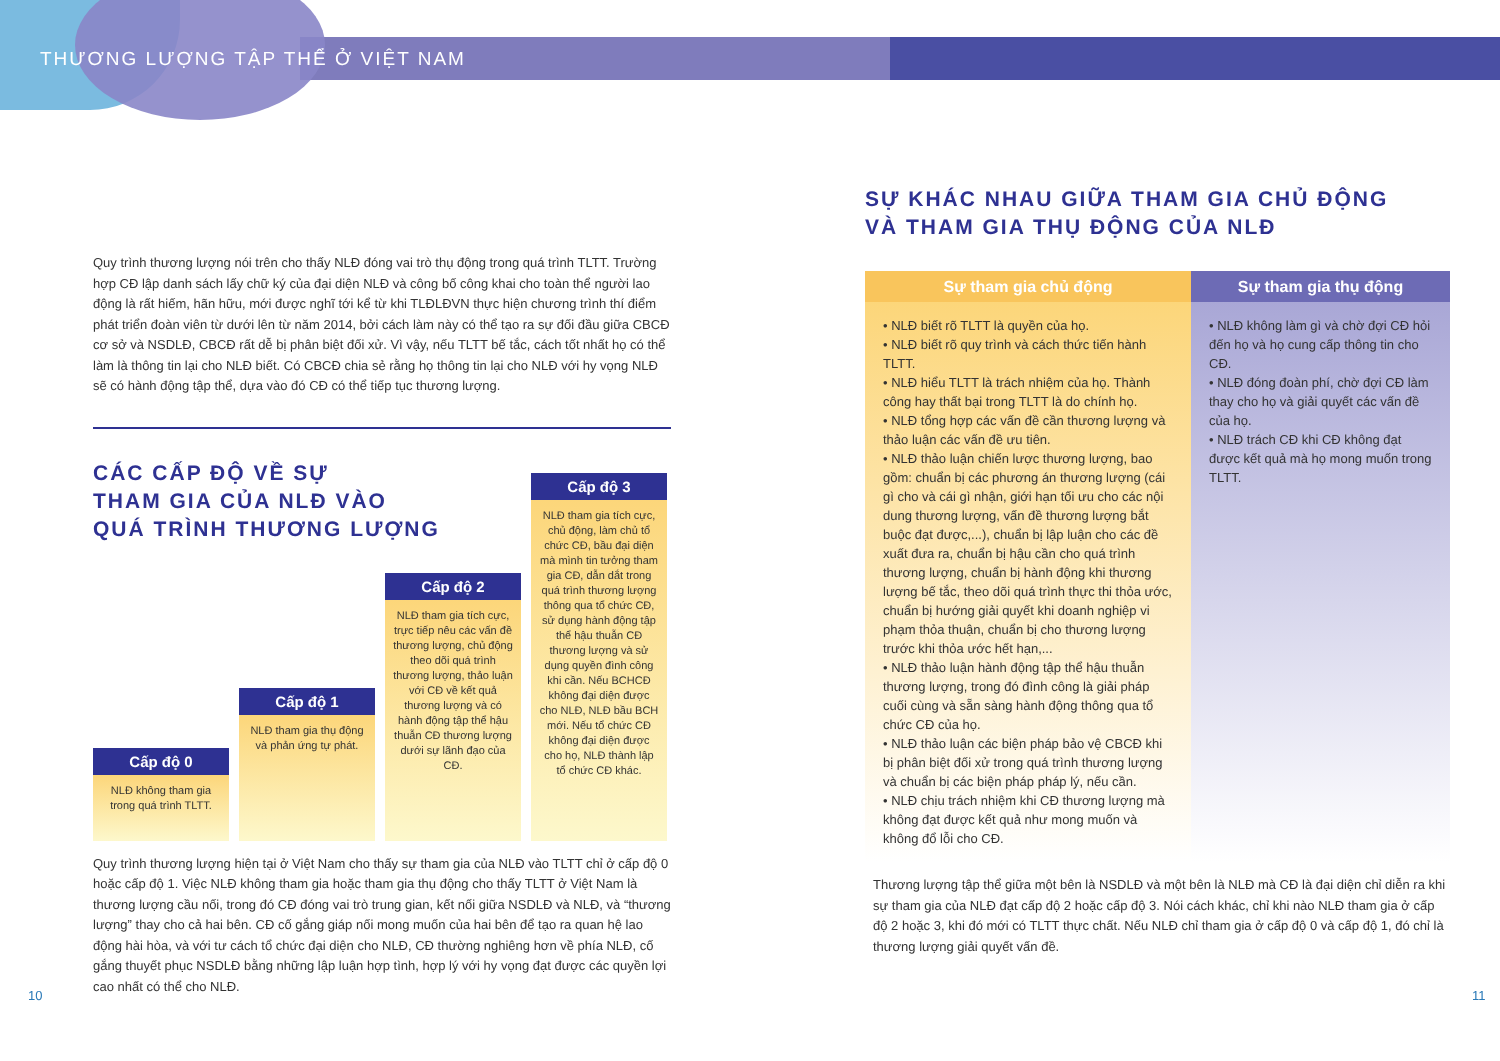THƯƠNG LƯỢNG TẬP THỂ Ở VIỆT NAM
Quy trình thương lượng nói trên cho thấy NLĐ đóng vai trò thụ động trong quá trình TLTT. Trường hợp CĐ lập danh sách lấy chữ ký của đại diện NLĐ và công bố công khai cho toàn thể người lao động là rất hiếm, hãn hữu, mới được nghĩ tới kể từ khi TLĐLĐVN thực hiện chương trình thí điểm phát triển đoàn viên từ dưới lên từ năm 2014, bởi cách làm này có thể tạo ra sự đối đầu giữa CBCĐ cơ sở và NSDLĐ, CBCĐ rất dễ bị phân biệt đối xử. Vì vậy, nếu TLTT bế tắc, cách tốt nhất họ có thể làm là thông tin lại cho NLĐ biết. Có CBCĐ chia sẻ rằng họ thông tin lại cho NLĐ với hy vọng NLĐ sẽ có hành động tập thể, dựa vào đó CĐ có thể tiếp tục thương lượng.
CÁC CẤP ĐỘ VỀ SỰ
THAM GIA CỦA NLĐ VÀO
QUÁ TRÌNH THƯƠNG LƯỢNG
Cấp độ 0
NLĐ không tham gia trong quá trình TLTT.
Cấp độ 1
NLĐ tham gia thụ động và phản ứng tự phát.
Cấp độ 2
NLĐ tham gia tích cực, trực tiếp nêu các vấn đề thương lượng, chủ động theo dõi quá trình thương lượng, thảo luận với CĐ về kết quả thương lượng và có hành động tập thể hậu thuẫn CĐ thương lượng dưới sự lãnh đạo của CĐ.
Cấp độ 3
NLĐ tham gia tích cực, chủ động, làm chủ tổ chức CĐ, bầu đại diện mà mình tin tưởng tham gia CĐ, dẫn dắt trong quá trình thương lượng thông qua tổ chức CĐ, sử dụng hành động tập thể hậu thuẫn CĐ thương lượng và sử dụng quyền đình công khi cần. Nếu BCHCĐ không đại diện được cho NLĐ, NLĐ bầu BCH mới. Nếu tổ chức CĐ không đại diện được cho họ, NLĐ thành lập tổ chức CĐ khác.
Quy trình thương lượng hiện tại ở Việt Nam cho thấy sự tham gia của NLĐ vào TLTT chỉ ở cấp độ 0 hoặc cấp độ 1. Việc NLĐ không tham gia hoặc tham gia thụ động cho thấy TLTT ở Việt Nam là thương lượng cầu nối, trong đó CĐ đóng vai trò trung gian, kết nối giữa NSDLĐ và NLĐ, và “thương lượng” thay cho cả hai bên. CĐ cố gắng giáp nối mong muốn của hai bên để tạo ra quan hệ lao động hài hòa, và với tư cách tổ chức đại diện cho NLĐ, CĐ thường nghiêng hơn về phía NLĐ, cố gắng thuyết phục NSDLĐ bằng những lập luận hợp tình, hợp lý với hy vọng đạt được các quyền lợi cao nhất có thể cho NLĐ.
SỰ KHÁC NHAU GIỮA THAM GIA CHỦ ĐỘNG
VÀ THAM GIA THỤ ĐỘNG CỦA NLĐ
| Sự tham gia chủ động | Sự tham gia thụ động |
| --- | --- |
| • NLĐ biết rõ TLTT là quyền của họ. • NLĐ biết rõ quy trình và cách thức tiến hành TLTT. • NLĐ hiểu TLTT là trách nhiệm của họ. Thành công hay thất bại trong TLTT là do chính họ. • NLĐ tổng hợp các vấn đề cần thương lượng và thảo luận các vấn đề ưu tiên. • NLĐ thảo luận chiến lược thương lượng, bao gồm: chuẩn bị các phương án thương lượng (cái gì cho và cái gì nhận, giới hạn tối ưu cho các nội dung thương lượng, vấn đề thương lượng bắt buộc đạt được,...), chuẩn bị lập luận cho các đề xuất đưa ra, chuẩn bị hậu cần cho quá trình thương lượng, chuẩn bị hành động khi thương lượng bế tắc, theo dõi quá trình thực thi thỏa ước, chuẩn bị hướng giải quyết khi doanh nghiệp vi phạm thỏa thuận, chuẩn bị cho thương lượng trước khi thỏa ước hết hạn,... • NLĐ thảo luận hành động tập thể hậu thuẫn thương lượng, trong đó đình công là giải pháp cuối cùng và sẵn sàng hành động thông qua tổ chức CĐ của họ. • NLĐ thảo luận các biện pháp bảo vệ CBCĐ khi bị phân biệt đối xử trong quá trình thương lượng và chuẩn bị các biện pháp pháp lý, nếu cần. • NLĐ chịu trách nhiệm khi CĐ thương lượng mà không đạt được kết quả như mong muốn và không đổ lỗi cho CĐ. | • NLĐ không làm gì và chờ đợi CĐ hỏi đến họ và họ cung cấp thông tin cho CĐ. • NLĐ đóng đoàn phí, chờ đợi CĐ làm thay cho họ và giải quyết các vấn đề của họ. • NLĐ trách CĐ khi CĐ không đạt được kết quả mà họ mong muốn trong TLTT. |
Thương lượng tập thể giữa một bên là NSDLĐ và một bên là NLĐ mà CĐ là đại diện chỉ diễn ra khi sự tham gia của NLĐ đạt cấp độ 2 hoặc cấp độ 3. Nói cách khác, chỉ khi nào NLĐ tham gia ở cấp độ 2 hoặc 3, khi đó mới có TLTT thực chất. Nếu NLĐ chỉ tham gia ở cấp độ 0 và cấp độ 1, đó chỉ là thương lượng giải quyết vấn đề.
10 11